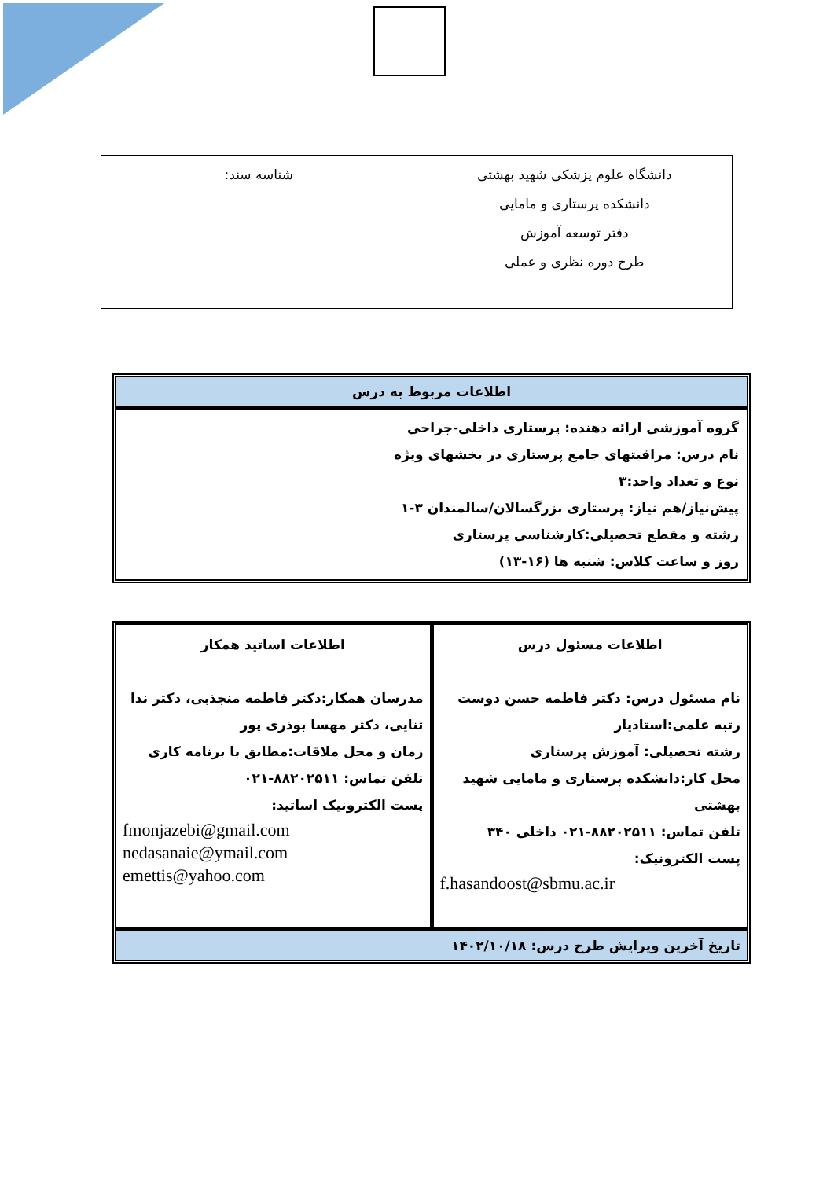| دانشگاه علوم پزشکی شهید بهشتی دانشکده پرستاری و مامایی دفتر توسعه آموزش طرح دوره نظری و عملی | شناسه سند: |
اطلاعات مربوط به درس
گروه آموزشی ارائه دهنده: پرستاری داخلی-جراحی
نام درس: مراقبتهای جامع پرستاری در بخشهای ویژه
نوع و تعداد واحد:۳
پیش‌نیاز/هم نیاز: پرستاری بزرگسالان/سالمندان ۳-۱
رشته و مقطع تحصیلی:کارشناسی پرستاری
روز و ساعت کلاس: شنبه ها (۱۶-۱۳)
اطلاعات مسئول درس
نام مسئول درس: دکتر فاطمه حسن دوست
رتبه علمی:استادیار
رشته تحصیلی: آموزش پرستاری
محل کار:دانشکده پرستاری و مامایی شهید بهشتی
تلفن تماس: ۸۸۲۰۲۵۱۱-۰۲۱ داخلی ۳۴۰
پست الکترونیک:
f.hasandoost@sbmu.ac.ir
اطلاعات اساتید همکار
مدرسان همکار:دکتر فاطمه منجذبی، دکتر ندا ثنایی، دکتر مهسا بوذری پور
زمان و محل ملاقات:مطابق با برنامه کاری
تلفن تماس: ۸۸۲۰۲۵۱۱-۰۲۱
پست الکترونیک اساتید:
fmonjazebi@gmail.com
nedasanaie@ymail.com
emettis@yahoo.com
تاریخ آخرین ویرایش طرح درس: ۱۴۰۲/۱۰/۱۸